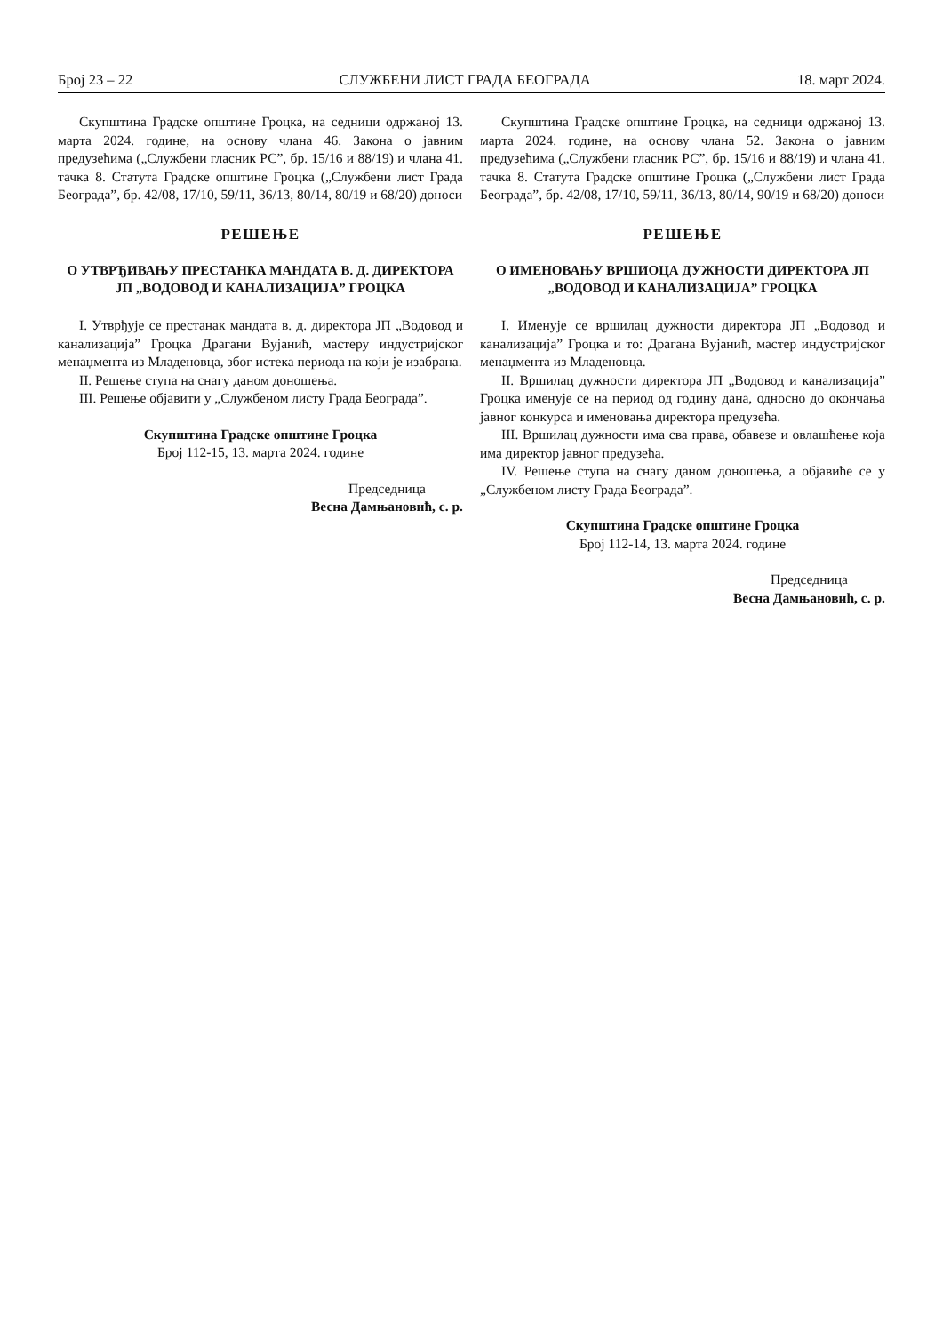Број 23 – 22 СЛУЖБЕНИ ЛИСТ ГРАДА БЕОГРАДА 18. март 2024.
Скупштина Градске општине Гроцка, на седници одржаној 13. марта 2024. године, на основу члана 46. Закона о јавним предузећима („Службени гласник РС”, бр. 15/16 и 88/19) и члана 41. тачка 8. Статута Градске општине Гроцка („Службени лист Града Београда”, бр. 42/08, 17/10, 59/11, 36/13, 80/14, 80/19 и 68/20) доноси
РЕШЕЊЕ
О УТВРЂИВАЊУ ПРЕСТАНКА МАНДАТА В. Д. ДИРЕКТОРА ЈП „ВОДОВОД И КАНАЛИЗАЦИЈА” ГРОЦКА
I. Утврђује се престанак мандата в. д. директора ЈП „Водовод и канализација” Гроцка Драгани Вујанић, мастеру индустријског менаџмента из Младеновца, због истека периода на који је изабрана.
II. Решење ступа на снагу даном доношења.
III. Решење објавити у „Службеном листу Града Београда”.
Скупштина Градске општине Гроцка
Број 112-15, 13. марта 2024. године
Председница
Весна Дамњановић, с. р.
Скупштина Градске општине Гроцка, на седници одржаној 13. марта 2024. године, на основу члана 52. Закона о јавним предузећима („Службени гласник РС”, бр. 15/16 и 88/19) и члана 41. тачка 8. Статута Градске општине Гроцка („Службени лист Града Београда”, бр. 42/08, 17/10, 59/11, 36/13, 80/14, 90/19 и 68/20) доноси
РЕШЕЊЕ
О ИМЕНОВАЊУ ВРШИОЦА ДУЖНОСТИ ДИРЕКТОРА ЈП „ВОДОВОД И КАНАЛИЗАЦИЈА” ГРОЦКА
I. Именује се вршилац дужности директора ЈП „Водовод и канализација” Гроцка и то: Драгана Вујанић, мастер индустријског менаџмента из Младеновца.
II. Вршилац дужности директора ЈП „Водовод и канализација” Гроцка именује се на период од годину дана, односно до окончања јавног конкурса и именовања директора предузећа.
III. Вршилац дужности има сва права, обавезе и овлашћење која има директор јавног предузећа.
IV. Решење ступа на снагу даном доношења, а објавиће се у „Службеном листу Града Београда”.
Скупштина Градске општине Гроцка
Број 112-14, 13. марта 2024. године
Председница
Весна Дамњановић, с. р.